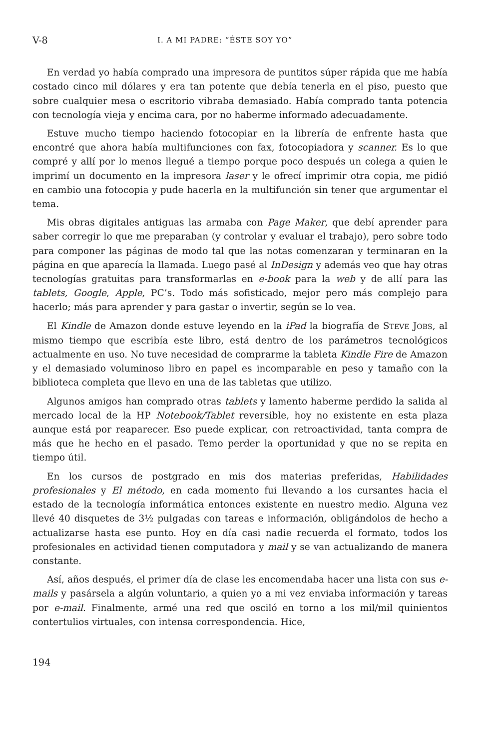V-8 I. A MI PADRE: “ÉSTE SOY YO”
En verdad yo había comprado una impresora de puntitos súper rápida que me había costado cinco mil dólares y era tan potente que debía tenerla en el piso, puesto que sobre cualquier mesa o escritorio vibraba demasiado. Había comprado tanta potencia con tecnología vieja y encima cara, por no haberme informado adecuadamente.
Estuve mucho tiempo haciendo fotocopiar en la librería de enfrente hasta que encontré que ahora había multifunciones con fax, fotocopiadora y scanner. Es lo que compré y allí por lo menos llegué a tiempo porque poco después un colega a quien le imprimí un documento en la impresora laser y le ofrecí imprimir otra copia, me pidió en cambio una fotocopia y pude hacerla en la multifunción sin tener que argumentar el tema.
Mis obras digitales antiguas las armaba con Page Maker, que debí aprender para saber corregir lo que me preparaban (y controlar y evaluar el trabajo), pero sobre todo para componer las páginas de modo tal que las notas comenzaran y terminaran en la página en que aparecía la llamada. Luego pasé al InDesign y además veo que hay otras tecnologías gratuitas para transformarlas en e-book para la web y de allí para las tablets, Google, Apple, PC’s. Todo más sofisticado, mejor pero más complejo para hacerlo; más para aprender y para gastar o invertir, según se lo vea.
El Kindle de Amazon donde estuve leyendo en la iPad la biografía de STEVE JOBS, al mismo tiempo que escribía este libro, está dentro de los parámetros tecnológicos actualmente en uso. No tuve necesidad de comprarme la tableta Kindle Fire de Amazon y el demasiado voluminoso libro en papel es incomparable en peso y tamaño con la biblioteca completa que llevo en una de las tabletas que utilizo.
Algunos amigos han comprado otras tablets y lamento haberme perdido la salida al mercado local de la HP Notebook/Tablet reversible, hoy no existente en esta plaza aunque está por reaparecer. Eso puede explicar, con retroactividad, tanta compra de más que he hecho en el pasado. Temo perder la oportunidad y que no se repita en tiempo útil.
En los cursos de postgrado en mis dos materias preferidas, Habilidades profesionales y El método, en cada momento fui llevando a los cursantes hacia el estado de la tecnología informática entonces existente en nuestro medio. Alguna vez llevé 40 disquetes de 3½ pulgadas con tareas e información, obligándolos de hecho a actualizarse hasta ese punto. Hoy en día casi nadie recuerda el formato, todos los profesionales en actividad tienen computadora y mail y se van actualizando de manera constante.
Así, años después, el primer día de clase les encomendaba hacer una lista con sus e-mails y pasársela a algún voluntario, a quien yo a mi vez enviaba información y tareas por e-mail. Finalmente, armé una red que osciló en torno a los mil/mil quinientos contertulios virtuales, con intensa correspondencia. Hice,
194